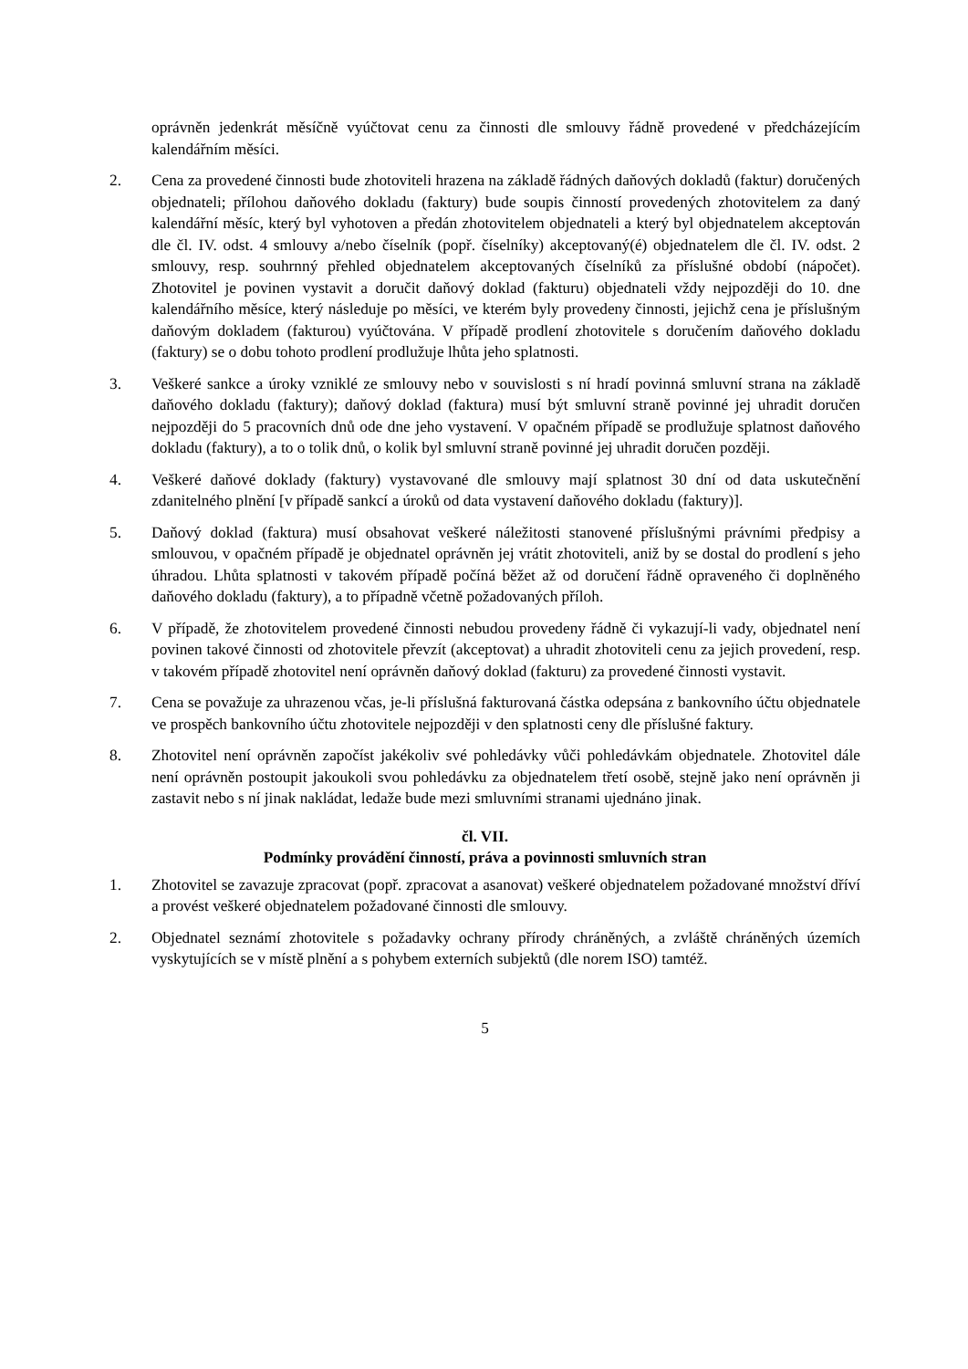oprávněn jedenkrát měsíčně vyúčtovat cenu za činnosti dle smlouvy řádně provedené v předcházejícím kalendářním měsíci.
2. Cena za provedené činnosti bude zhotoviteli hrazena na základě řádných daňových dokladů (faktur) doručených objednateli; přílohou daňového dokladu (faktury) bude soupis činností provedených zhotovitelem za daný kalendářní měsíc, který byl vyhotoven a předán zhotovitelem objednateli a který byl objednatelem akceptován dle čl. IV. odst. 4 smlouvy a/nebo číselník (popř. číselníky) akceptovaný(é) objednatelem dle čl. IV. odst. 2 smlouvy, resp. souhrnný přehled objednatelem akceptovaných číselníků za příslušné období (nápočet). Zhotovitel je povinen vystavit a doručit daňový doklad (fakturu) objednateli vždy nejpozději do 10. dne kalendářního měsíce, který následuje po měsíci, ve kterém byly provedeny činnosti, jejichž cena je příslušným daňovým dokladem (fakturou) vyúčtována. V případě prodlení zhotovitele s doručením daňového dokladu (faktury) se o dobu tohoto prodlení prodlužuje lhůta jeho splatnosti.
3. Veškeré sankce a úroky vzniklé ze smlouvy nebo v souvislosti s ní hradí povinná smluvní strana na základě daňového dokladu (faktury); daňový doklad (faktura) musí být smluvní straně povinné jej uhradit doručen nejpozději do 5 pracovních dnů ode dne jeho vystavení. V opačném případě se prodlužuje splatnost daňového dokladu (faktury), a to o tolik dnů, o kolik byl smluvní straně povinné jej uhradit doručen později.
4. Veškeré daňové doklady (faktury) vystavované dle smlouvy mají splatnost 30 dní od data uskutečnění zdanitelného plnění [v případě sankcí a úroků od data vystavení daňového dokladu (faktury)].
5. Daňový doklad (faktura) musí obsahovat veškeré náležitosti stanovené příslušnými právními předpisy a smlouvou, v opačném případě je objednatel oprávněn jej vrátit zhotoviteli, aniž by se dostal do prodlení s jeho úhradou. Lhůta splatnosti v takovém případě počíná běžet až od doručení řádně opraveného či doplněného daňového dokladu (faktury), a to případně včetně požadovaných příloh.
6. V případě, že zhotovitelem provedené činnosti nebudou provedeny řádně či vykazují-li vady, objednatel není povinen takové činnosti od zhotovitele převzít (akceptovat) a uhradit zhotoviteli cenu za jejich provedení, resp. v takovém případě zhotovitel není oprávněn daňový doklad (fakturu) za provedené činnosti vystavit.
7. Cena se považuje za uhrazenou včas, je-li příslušná fakturovaná částka odepsána z bankovního účtu objednatele ve prospěch bankovního účtu zhotovitele nejpozději v den splatnosti ceny dle příslušné faktury.
8. Zhotovitel není oprávněn započíst jakékoliv své pohledávky vůči pohledávkám objednatele. Zhotovitel dále není oprávněn postoupit jakoukoli svou pohledávku za objednatelem třetí osobě, stejně jako není oprávněn ji zastavit nebo s ní jinak nakládat, ledaže bude mezi smluvními stranami ujednáno jinak.
čl. VII.
Podmínky provádění činností, práva a povinnosti smluvních stran
1. Zhotovitel se zavazuje zpracovat (popř. zpracovat a asanovat) veškeré objednatelem požadované množství dříví a provést veškeré objednatelem požadované činnosti dle smlouvy.
2. Objednatel seznámí zhotovitele s požadavky ochrany přírody chráněných, a zvláště chráněných územích vyskytujících se v místě plnění a s pohybem externích subjektů (dle norem ISO) tamtéž.
5